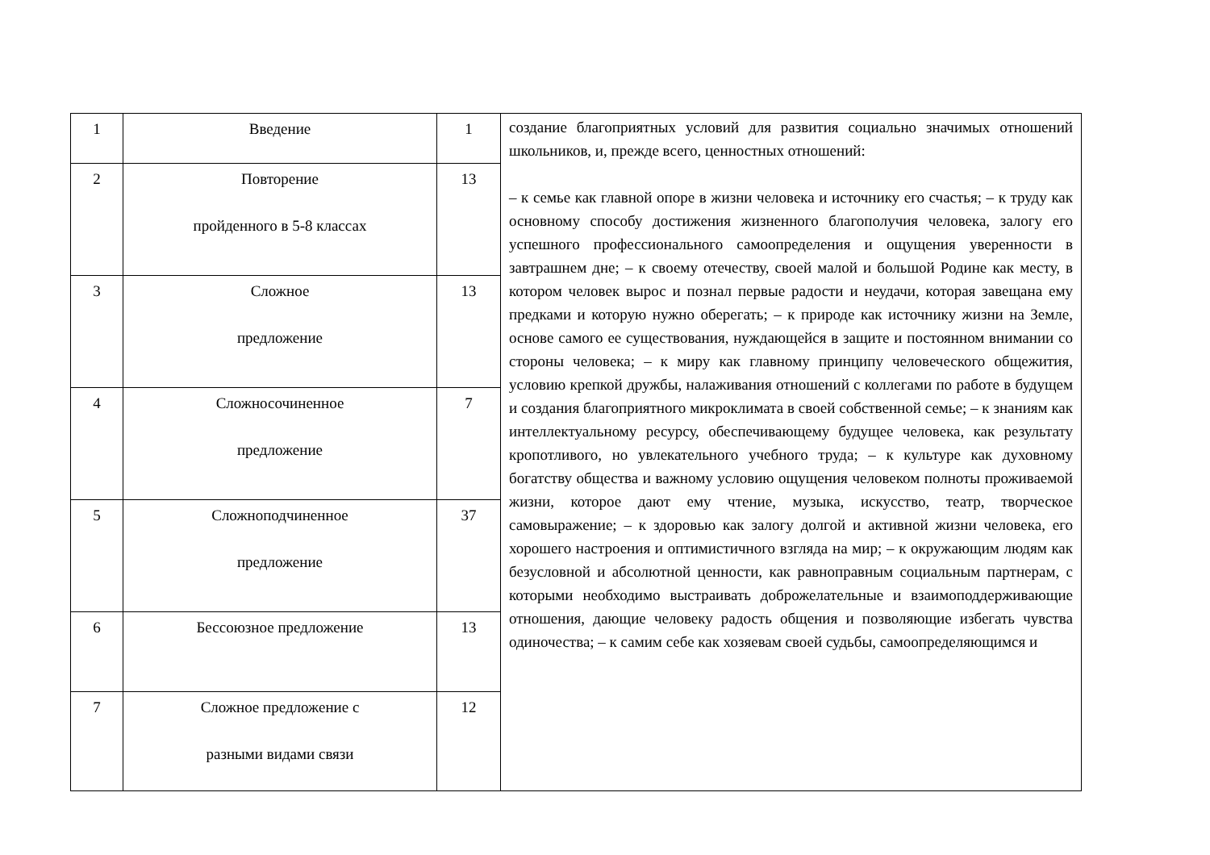| 1 | Введение | 1 | создание благоприятных условий для развития социально значимых отношений школьников, и, прежде всего, ценностных отношений: – к семье как главной опоре в жизни человека и источнику его счастья; – к труду как основному способу достижения жизненного благополучия человека, залогу его успешного профессионального самоопределения и ощущения уверенности в завтрашнем дне; – к своему отечеству, своей малой и большой Родине как месту, в котором человек вырос и познал первые радости и неудачи, которая завещана ему предками и которую нужно оберегать; – к природе как источнику жизни на Земле, основе самого ее существования, нуждающейся в защите и постоянном внимании со стороны человека; – к миру как главному принципу человеческого общежития, условию крепкой дружбы, налаживания отношений с коллегами по работе в будущем и создания благоприятного микроклимата в своей собственной семье; – к знаниям как интеллектуальному ресурсу, обеспечивающему будущее человека, как результату кропотливого, но увлекательного учебного труда; – к культуре как духовному богатству общества и важному условию ощущения человеком полноты проживаемой жизни, которое дают ему чтение, музыка, искусство, театр, творческое самовыражение; – к здоровью как залогу долгой и активной жизни человека, его хорошего настроения и оптимистичного взгляда на мир; – к окружающим людям как безусловной и абсолютной ценности, как равноправным социальным партнерам, с которыми необходимо выстраивать доброжелательные и взаимоподдерживающие отношения, дающие человеку радость общения и позволяющие избегать чувства одиночества; – к самим себе как хозяевам своей судьбы, самоопределяющимся и |
| 2 | Повторение пройденного в 5-8 классах | 13 | |
| 3 | Сложное предложение | 13 | |
| 4 | Сложносочиненное предложение | 7 | |
| 5 | Сложноподчиненное предложение | 37 | |
| 6 | Бессоюзное предложение | 13 | |
| 7 | Сложное предложение с разными видами связи | 12 | |